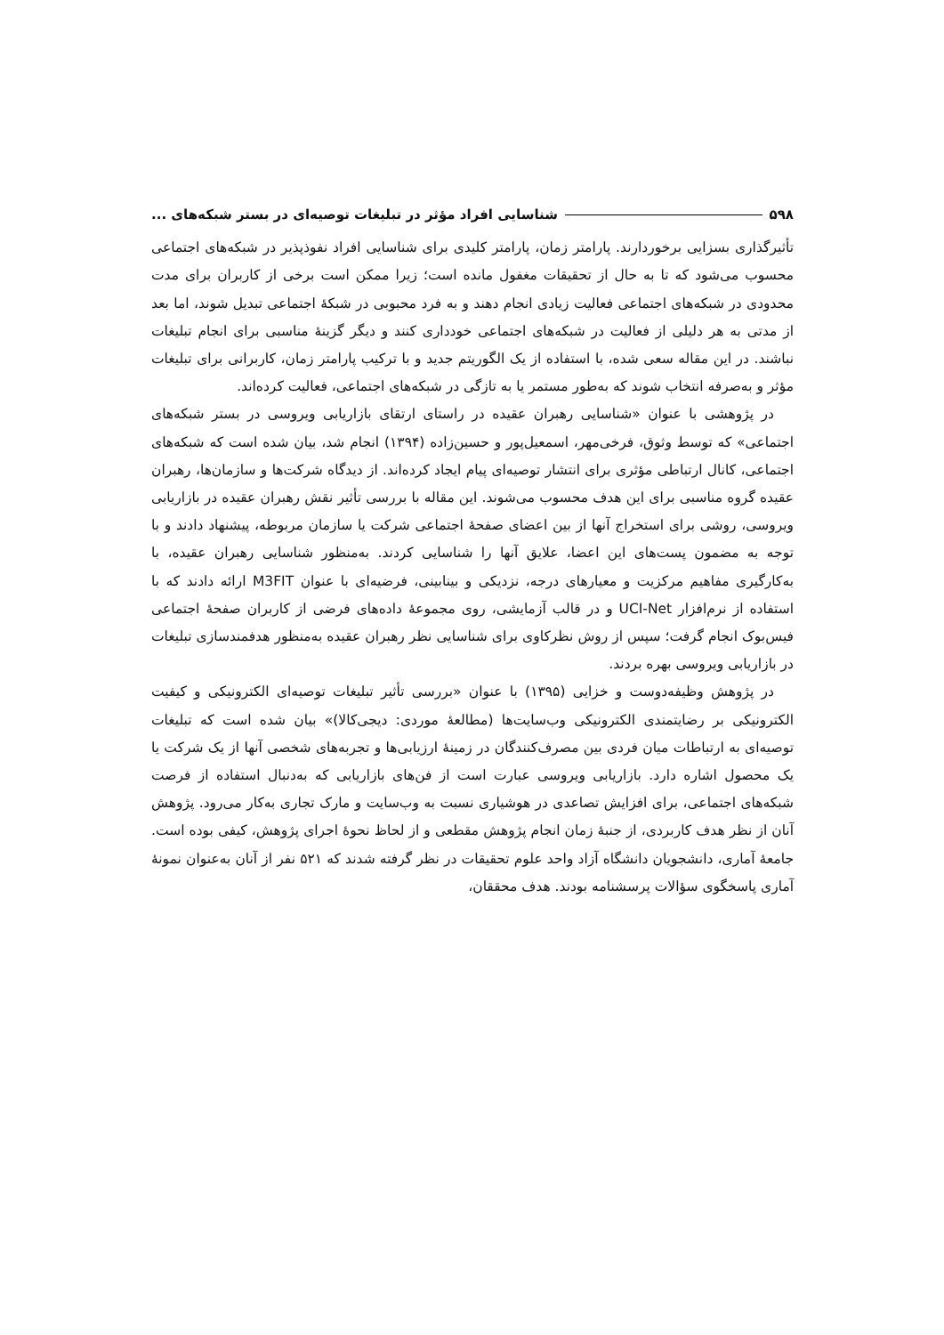۵۹۸ شناسایی افراد مؤثر در تبلیغات توصیه‌ای در بستر شبکه‌های ...
تأثیرگذاری بسزایی برخوردارند. پارامتر زمان، پارامتر کلیدی برای شناسایی افراد نفوذپذیر در شبکه‌های اجتماعی محسوب می‌شود که تا به حال از تحقیقات مغفول مانده است؛ زیرا ممکن است برخی از کاربران برای مدت محدودی در شبکه‌های اجتماعی فعالیت زیادی انجام دهند و به فرد محبوبی در شبکهٔ اجتماعی تبدیل شوند، اما بعد از مدتی به هر دلیلی از فعالیت در شبکه‌های اجتماعی خودداری کنند و دیگر گزینهٔ مناسبی برای انجام تبلیغات نباشند. در این مقاله سعی شده، با استفاده از یک الگوریتم جدید و با ترکیب پارامتر زمان، کاربرانی برای تبلیغات مؤثر و به‌صرفه انتخاب شوند که به‌طور مستمر یا به تازگی در شبکه‌های اجتماعی، فعالیت کرده‌اند.
در پژوهشی با عنوان «شناسایی رهبران عقیده در راستای ارتقای بازاریابی ویروسی در بستر شبکه‌های اجتماعی» که توسط وثوق، فرخی‌مهر، اسمعیل‌پور و حسین‌زاده (۱۳۹۴) انجام شد، بیان شده است که شبکه‌های اجتماعی، کانال ارتباطی مؤثری برای انتشار توصیه‌ای پیام ایجاد کرده‌اند. از دیدگاه شرکت‌ها و سازمان‌ها، رهبران عقیده گروه مناسبی برای این هدف محسوب می‌شوند. این مقاله با بررسی تأثیر نقش رهبران عقیده در بازاریابی ویروسی، روشی برای استخراج آنها از بین اعضای صفحهٔ اجتماعی شرکت یا سازمان مربوطه، پیشنهاد دادند و با توجه به مضمون پست‌های این اعضا، علایق آنها را شناسایی کردند. به‌منظور شناسایی رهبران عقیده، با به‌کارگیری مفاهیم مرکزیت و معیارهای درجه، نزدیکی و بینابینی، فرضیه‌ای با عنوان M3FIT ارائه دادند که با استفاده از نرم‌افزار UCI-Net و در قالب آزمایشی، روی مجموعهٔ داده‌های فرضی از کاربران صفحهٔ اجتماعی فیس‌بوک انجام گرفت؛ سپس از روش نظرکاوی برای شناسایی نظر رهبران عقیده به‌منظور هدفمندسازی تبلیغات در بازاریابی ویروسی بهره بردند.
در پژوهش وظیفه‌دوست و خزایی (۱۳۹۵) با عنوان «بررسی تأثیر تبلیغات توصیه‌ای الکترونیکی و کیفیت الکترونیکی بر رضایتمندی الکترونیکی وب‌سایت‌ها (مطالعهٔ موردی: دیجی‌کالا)» بیان شده است که تبلیغات توصیه‌ای به ارتباطات میان فردی بین مصرف‌کنندگان در زمینهٔ ارزیابی‌ها و تجربه‌های شخصی آنها از یک شرکت یا یک محصول اشاره دارد. بازاریابی ویروسی عبارت است از فن‌های بازاریابی که به‌دنبال استفاده از فرصت شبکه‌های اجتماعی، برای افزایش تصاعدی در هوشیاری نسبت به وب‌سایت و مارک تجاری به‌کار می‌رود. پژوهش آنان از نظر هدف کاربردی، از جنبهٔ زمان انجام پژوهش مقطعی و از لحاظ نحوهٔ اجرای پژوهش، کیفی بوده است. جامعهٔ آماری، دانشجویان دانشگاه آزاد واحد علوم تحقیقات در نظر گرفته شدند که ۵۲۱ نفر از آنان به‌عنوان نمونهٔ آماری پاسخگوی سؤالات پرسشنامه بودند. هدف محققان،